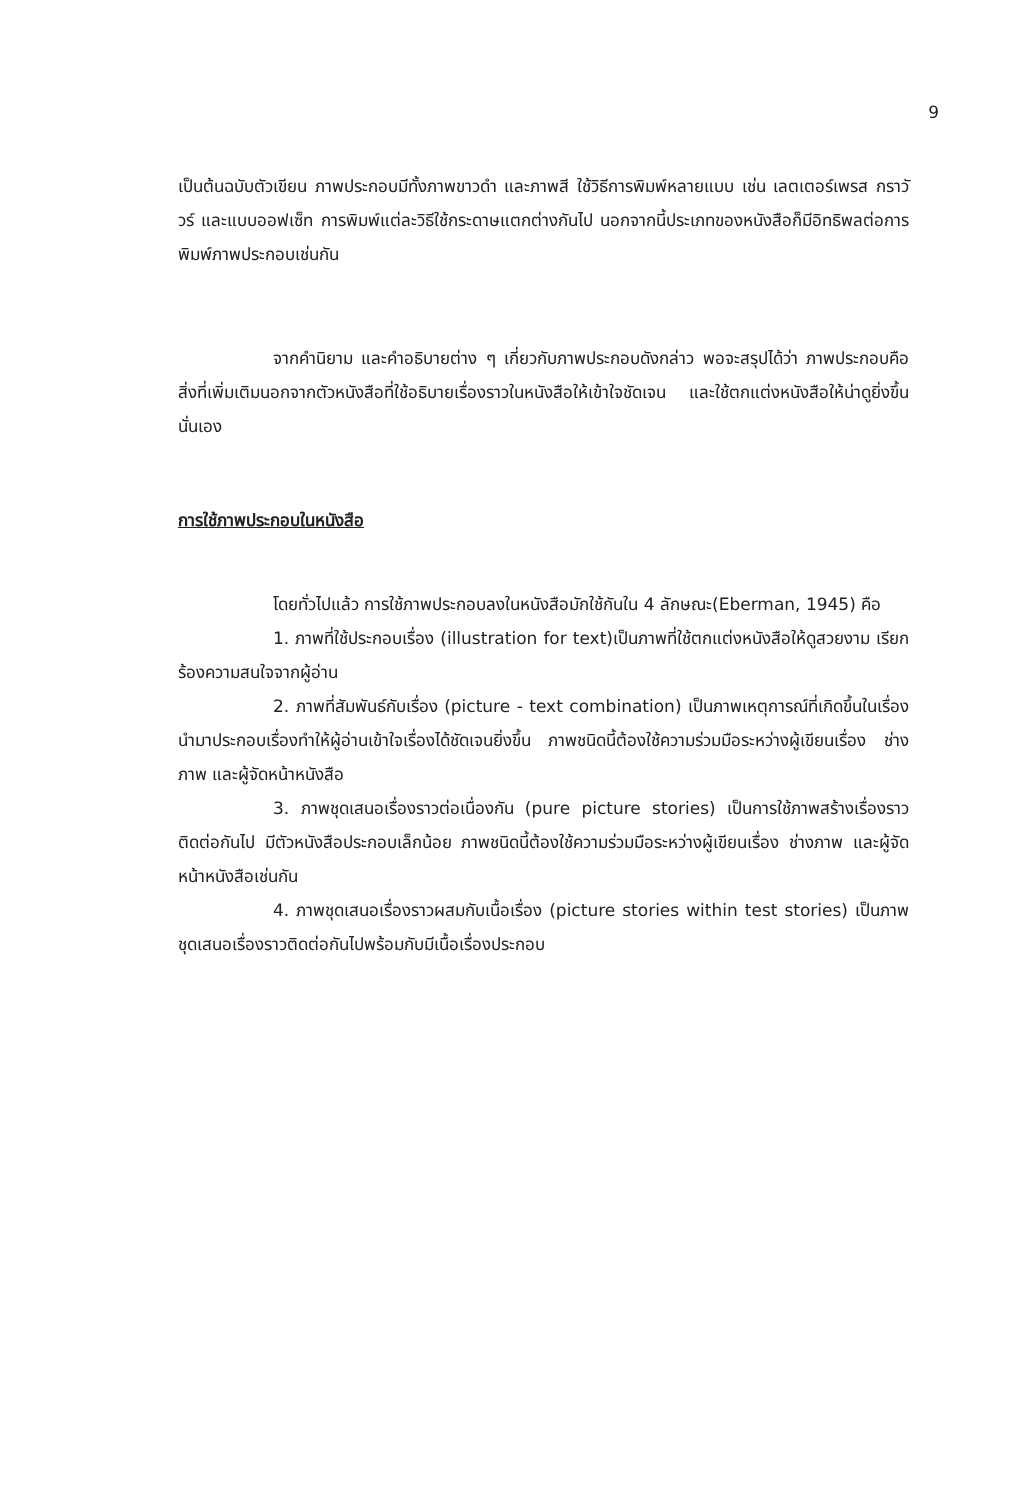9
เป็นต้นฉบับตัวเขียน ภาพประกอบมีทั้งภาพขาวดำ และภาพสี ใช้วิธีการพิมพ์หลายแบบ เช่น เลตเตอร์เพรส กราวัวร์ และแบบออฟเซ็ท การพิมพ์แต่ละวิธีใช้กระดาษแตกต่างกันไป นอกจากนี้ประเภทของหนังสือก็มีอิทธิพลต่อการพิมพ์ภาพประกอบเช่นกัน
จากคำนิยาม และคำอธิบายต่าง ๆ เกี่ยวกับภาพประกอบดังกล่าว พอจะสรุปได้ว่า ภาพประกอบคือสิ่งที่เพิ่มเติมนอกจากตัวหนังสือที่ใช้อธิบายเรื่องราวในหนังสือให้เข้าใจชัดเจน และใช้ตกแต่งหนังสือให้น่าดูยิ่งขึ้นนั่นเอง
การใช้ภาพประกอบในหนังสือ
โดยทั่วไปแล้ว การใช้ภาพประกอบลงในหนังสือมักใช้กันใน 4 ลักษณะ(Eberman, 1945) คือ
1. ภาพที่ใช้ประกอบเรื่อง (illustration for text)เป็นภาพที่ใช้ตกแต่งหนังสือให้ดูสวยงาม เรียกร้องความสนใจจากผู้อ่าน
2. ภาพที่สัมพันธ์กับเรื่อง (picture - text combination) เป็นภาพเหตุการณ์ที่เกิดขึ้นในเรื่อง นำมาประกอบเรื่องทำให้ผู้อ่านเข้าใจเรื่องได้ชัดเจนยิ่งขึ้น ภาพชนิดนี้ต้องใช้ความร่วมมือระหว่างผู้เขียนเรื่อง ช่างภาพ และผู้จัดหน้าหนังสือ
3. ภาพชุดเสนอเรื่องราวต่อเนื่องกัน (pure picture stories) เป็นการใช้ภาพสร้างเรื่องราวติดต่อกันไป มีตัวหนังสือประกอบเล็กน้อย ภาพชนิดนี้ต้องใช้ความร่วมมือระหว่างผู้เขียนเรื่อง ช่างภาพ และผู้จัดหน้าหนังสือเช่นกัน
4. ภาพชุดเสนอเรื่องราวผสมกับเนื้อเรื่อง (picture stories within test stories) เป็นภาพชุดเสนอเรื่องราวติดต่อกันไปพร้อมกับมีเนื้อเรื่องประกอบ